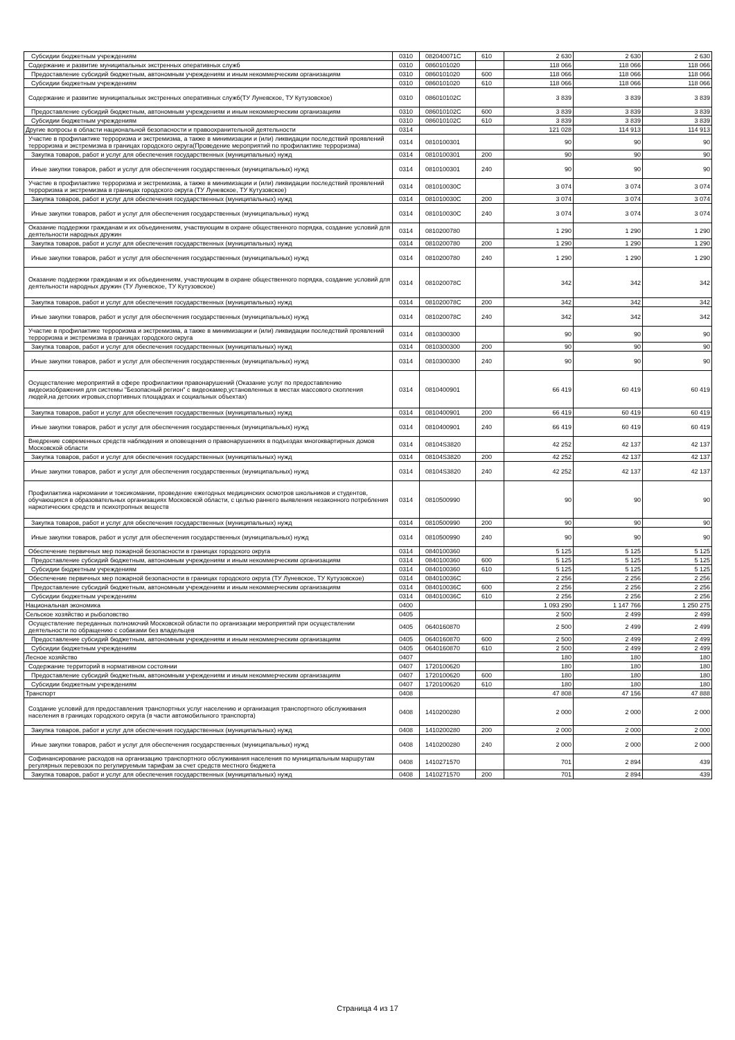| Субсидии бюджетным учреждениям | 0310 | 082040071С | 610 | 2 630 | 2 630 | 2 630 |
| Содержание и развитие муниципальных экстренных оперативных служб | 0310 | 0860101020 | | 118 066 | 118 066 | 118 066 |
| Предоставление субсидий бюджетным, автономным учреждениям и иным некоммерческим организациям | 0310 | 0860101020 | 600 | 118 066 | 118 066 | 118 066 |
| Субсидии бюджетным учреждениям | 0310 | 0860101020 | 610 | 118 066 | 118 066 | 118 066 |
| Содержание и развитие муниципальных экстренных оперативных служб(ТУ Луневское, ТУ Кутузовское) | 0310 | 086010102С | | 3 839 | 3 839 | 3 839 |
| Предоставление субсидий бюджетным, автономным учреждениям и иным некоммерческим организациям | 0310 | 086010102С | 600 | 3 839 | 3 839 | 3 839 |
| Субсидии бюджетным учреждениям | 0310 | 086010102С | 610 | 3 839 | 3 839 | 3 839 |
| Другие вопросы в области национальной безопасности и правоохранительной деятельности | 0314 | | | 121 028 | 114 913 | 114 913 |
| Участие в профилактике терроризма и экстремизма, а также в минимизации и (или) ликвидации последствий проявлений терроризма и экстремизма в границах городского округа(Проведение мероприятий по профилактике терроризма) | 0314 | 0810100301 | | 90 | 90 | 90 |
| Закупка товаров, работ и услуг для обеспечения государственных (муниципальных) нужд | 0314 | 0810100301 | 200 | 90 | 90 | 90 |
| Иные закупки товаров, работ и услуг для обеспечения государственных (муниципальных) нужд | 0314 | 0810100301 | 240 | 90 | 90 | 90 |
| Участие в профилактике терроризма и экстремизма, а также в минимизации и (или) ликвидации последствий проявлений терроризма и экстремизма в границах городского округа (ТУ Луневское, ТУ Кутузовское) | 0314 | 081010030С | | 3 074 | 3 074 | 3 074 |
| Закупка товаров, работ и услуг для обеспечения государственных (муниципальных) нужд | 0314 | 081010030С | 200 | 3 074 | 3 074 | 3 074 |
| Иные закупки товаров, работ и услуг для обеспечения государственных (муниципальных) нужд | 0314 | 081010030С | 240 | 3 074 | 3 074 | 3 074 |
| Оказание поддержки гражданам и их объединениям, участвующим в охране общественного порядка, создание условий для деятельности народных дружин | 0314 | 0810200780 | | 1 290 | 1 290 | 1 290 |
| Закупка товаров, работ и услуг для обеспечения государственных (муниципальных) нужд | 0314 | 0810200780 | 200 | 1 290 | 1 290 | 1 290 |
| Иные закупки товаров, работ и услуг для обеспечения государственных (муниципальных) нужд | 0314 | 0810200780 | 240 | 1 290 | 1 290 | 1 290 |
| Оказание поддержки гражданам и их объединениям, участвующим в охране общественного порядка, создание условий для деятельности народных дружин (ТУ Луневское, ТУ Кутузовское) | 0314 | 081020078С | | 342 | 342 | 342 |
| Закупка товаров, работ и услуг для обеспечения государственных (муниципальных) нужд | 0314 | 081020078С | 200 | 342 | 342 | 342 |
| Иные закупки товаров, работ и услуг для обеспечения государственных (муниципальных) нужд | 0314 | 081020078С | 240 | 342 | 342 | 342 |
| Участие в профилактике терроризма и экстремизма, а также в минимизации и (или) ликвидации последствий проявлений терроризма и экстремизма в границах городского округа | 0314 | 0810300300 | | 90 | 90 | 90 |
| Закупка товаров, работ и услуг для обеспечения государственных (муниципальных) нужд | 0314 | 0810300300 | 200 | 90 | 90 | 90 |
| Иные закупки товаров, работ и услуг для обеспечения государственных (муниципальных) нужд | 0314 | 0810300300 | 240 | 90 | 90 | 90 |
| Осуществление мероприятий в сфере профилактики правонарушений (Оказание услуг по предоставлению видеоизображения для системы "Безопасный регион" с видеокамер,установленных в местах массового скопления людей,на детских игровых,спортивных площадках и социальных объектах) | 0314 | 0810400901 | | 66 419 | 60 419 | 60 419 |
| Закупка товаров, работ и услуг для обеспечения государственных (муниципальных) нужд | 0314 | 0810400901 | 200 | 66 419 | 60 419 | 60 419 |
| Иные закупки товаров, работ и услуг для обеспечения государственных (муниципальных) нужд | 0314 | 0810400901 | 240 | 66 419 | 60 419 | 60 419 |
| Внедрение современных средств наблюдения и оповещения о правонарушениях в подъездах многоквартирных домов Московской области | 0314 | 08104S3820 | | 42 252 | 42 137 | 42 137 |
| Закупка товаров, работ и услуг для обеспечения государственных (муниципальных) нужд | 0314 | 08104S3820 | 200 | 42 252 | 42 137 | 42 137 |
| Иные закупки товаров, работ и услуг для обеспечения государственных (муниципальных) нужд | 0314 | 08104S3820 | 240 | 42 252 | 42 137 | 42 137 |
| Профилактика наркомании и токсикомании, проведение ежегодных медицинских осмотров школьников и студентов, обучающихся в образовательных организациях Московской области, с целью раннего выявления незаконного потребления наркотических средств и психотропных веществ | 0314 | 0810500990 | | 90 | 90 | 90 |
| Закупка товаров, работ и услуг для обеспечения государственных (муниципальных) нужд | 0314 | 0810500990 | 200 | 90 | 90 | 90 |
| Иные закупки товаров, работ и услуг для обеспечения государственных (муниципальных) нужд | 0314 | 0810500990 | 240 | 90 | 90 | 90 |
| Обеспечение первичных мер пожарной безопасности в границах городского округа | 0314 | 0840100360 | | 5 125 | 5 125 | 5 125 |
| Предоставление субсидий бюджетным, автономным учреждениям и иным некоммерческим организациям | 0314 | 0840100360 | 600 | 5 125 | 5 125 | 5 125 |
| Субсидии бюджетным учреждениям | 0314 | 0840100360 | 610 | 5 125 | 5 125 | 5 125 |
| Обеспечение первичных мер пожарной безопасности в границах городского округа (ТУ Луневское, ТУ Кутузовское) | 0314 | 084010036С | | 2 256 | 2 256 | 2 256 |
| Предоставление субсидий бюджетным, автономным учреждениям и иным некоммерческим организациям | 0314 | 084010036С | 600 | 2 256 | 2 256 | 2 256 |
| Субсидии бюджетным учреждениям | 0314 | 084010036С | 610 | 2 256 | 2 256 | 2 256 |
| Национальная экономика | 0400 | | | 1 093 290 | 1 147 766 | 1 250 275 |
| Сельское хозяйство и рыболовство | 0405 | | | 2 500 | 2 499 | 2 499 |
| Осуществление переданных полномочий Московской области по организации мероприятий при осуществлении деятельности по обращению с собаками без владельцев | 0405 | 0640160870 | | 2 500 | 2 499 | 2 499 |
| Предоставление субсидий бюджетным, автономным учреждениям и иным некоммерческим организациям | 0405 | 0640160870 | 600 | 2 500 | 2 499 | 2 499 |
| Субсидии бюджетным учреждениям | 0405 | 0640160870 | 610 | 2 500 | 2 499 | 2 499 |
| Лесное хозяйство | 0407 | | | 180 | 180 | 180 |
| Содержание территорий в нормативном состоянии | 0407 | 1720100620 | | 180 | 180 | 180 |
| Предоставление субсидий бюджетным, автономным учреждениям и иным некоммерческим организациям | 0407 | 1720100620 | 600 | 180 | 180 | 180 |
| Субсидии бюджетным учреждениям | 0407 | 1720100620 | 610 | 180 | 180 | 180 |
| Транспорт | 0408 | | | 47 808 | 47 156 | 47 888 |
| Создание условий для предоставления транспортных услуг населению и организация транспортного обслуживания населения в границах городского округа (в части автомобильного транспорта) | 0408 | 1410200280 | | 2 000 | 2 000 | 2 000 |
| Закупка товаров, работ и услуг для обеспечения государственных (муниципальных) нужд | 0408 | 1410200280 | 200 | 2 000 | 2 000 | 2 000 |
| Иные закупки товаров, работ и услуг для обеспечения государственных (муниципальных) нужд | 0408 | 1410200280 | 240 | 2 000 | 2 000 | 2 000 |
| Софинансирование расходов на организацию транспортного обслуживания населения по муниципальным маршрутам регулярных перевозок по регулируемым тарифам за счет средств местного бюджета | 0408 | 1410271570 | | 701 | 2 894 | 439 |
| Закупка товаров, работ и услуг для обеспечения государственных (муниципальных) нужд | 0408 | 1410271570 | 200 | 701 | 2 894 | 439 |
Страница 4 из 17